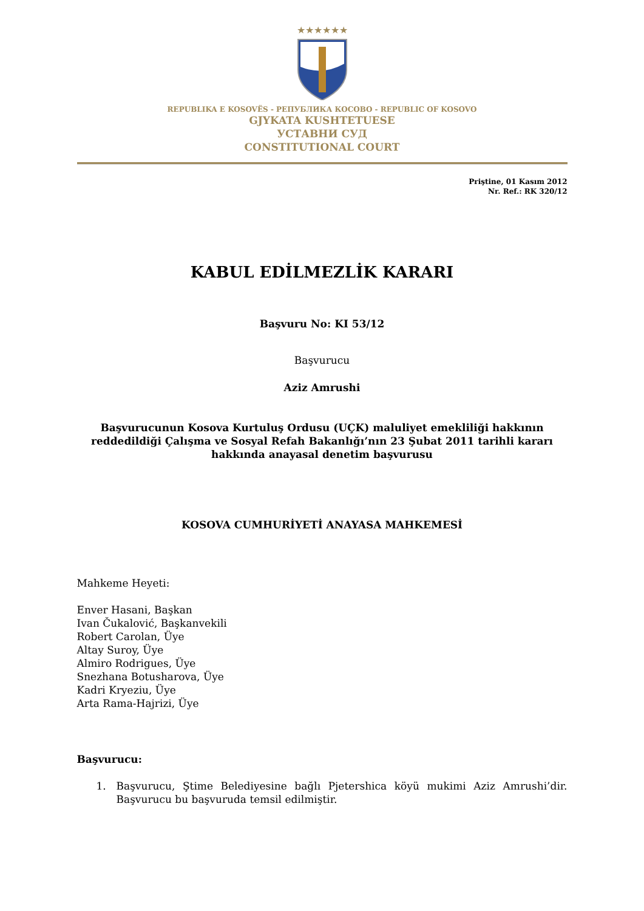★★★★★★
REPUBLIKA E KOSOVËS - РЕПУБЛИКА КОСОВО - REPUBLIC OF KOSOVO
GJYKATA KUSHTETUESE
УСТАВНИ СУД
CONSTITUTIONAL COURT
Priştine, 01 Kasım 2012
Nr. Ref.: RK 320/12
KABUL EDİLMEZLİK KARARI
Başvuru No: KI 53/12
Başvurucu
Aziz Amrushi
Başvurucunun Kosova Kurtuluş Ordusu (UÇK) maluliyet emekliliği hakkının reddedildiği Çalışma ve Sosyal Refah Bakanlığı’nın 23 Şubat 2011 tarihli kararı hakkında anayasal denetim başvurusu
KOSOVA CUMHURİYETİ ANAYASA MAHKEMESİ
Mahkeme Heyeti:
Enver Hasani, Başkan
Ivan Čukalović, Başkanvekili
Robert Carolan, Üye
Altay Suroy, Üye
Almiro Rodrigues, Üye
Snezhana Botusharova, Üye
Kadri Kryeziu, Üye
Arta Rama-Hajrizi, Üye
Başvurucu:
1. Başvurucu, Ştime Belediyesine bağlı Pjetershica köyü mukimi Aziz Amrushi’dir. Başvurucu bu başvuruda temsil edilmiştir.